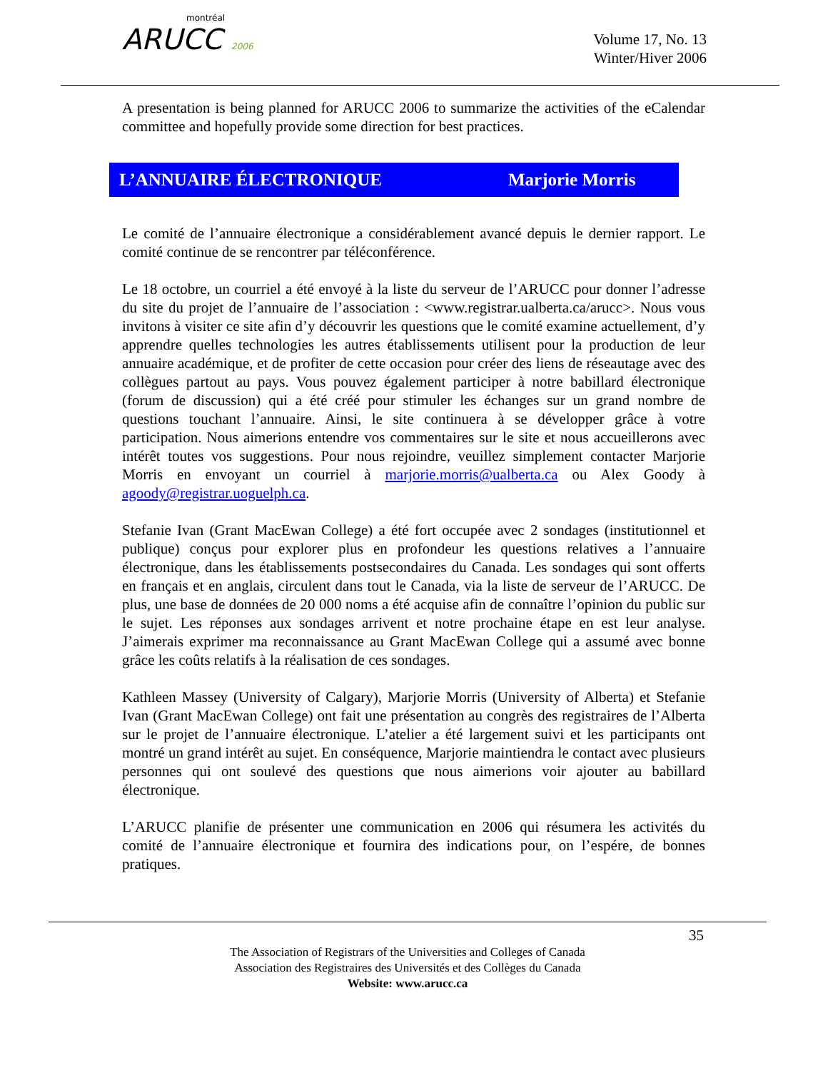montréal
ARUCC 2006
Volume 17, No. 13
Winter/Hiver 2006
A presentation is being planned for ARUCC 2006 to summarize the activities of the eCalendar committee and hopefully provide some direction for best practices.
L’ANNUAIRE ÉLECTRONIQUE Marjorie Morris
Le comité de l’annuaire électronique a considérablement avancé depuis le dernier rapport. Le comité continue de se rencontrer par téléconférence.
Le 18 octobre, un courriel a été envoyé à la liste du serveur de l’ARUCC pour donner l’adresse du site du projet de l’annuaire de l’association : <www.registrar.ualberta.ca/arucc>. Nous vous invitons à visiter ce site afin d’y découvrir les questions que le comité examine actuellement, d’y apprendre quelles technologies les autres établissements utilisent pour la production de leur annuaire académique, et de profiter de cette occasion pour créer des liens de réseautage avec des collègues partout au pays. Vous pouvez également participer à notre babillard électronique (forum de discussion) qui a été créé pour stimuler les échanges sur un grand nombre de questions touchant l’annuaire. Ainsi, le site continuera à se développer grâce à votre participation. Nous aimerions entendre vos commentaires sur le site et nous accueillerons avec intérêt toutes vos suggestions. Pour nous rejoindre, veuillez simplement contacter Marjorie Morris en envoyant un courriel à marjorie.morris@ualberta.ca ou Alex Goody à agoody@registrar.uoguelph.ca.
Stefanie Ivan (Grant MacEwan College) a été fort occupée avec 2 sondages (institutionnel et publique) conçus pour explorer plus en profondeur les questions relatives a l’annuaire électronique, dans les établissements postsecondaires du Canada. Les sondages qui sont offerts en français et en anglais, circulent dans tout le Canada, via la liste de serveur de l’ARUCC. De plus, une base de données de 20 000 noms a été acquise afin de connaître l’opinion du public sur le sujet. Les réponses aux sondages arrivent et notre prochaine étape en est leur analyse. J’aimerais exprimer ma reconnaissance au Grant MacEwan College qui a assumé avec bonne grâce les coûts relatifs à la réalisation de ces sondages.
Kathleen Massey (University of Calgary), Marjorie Morris (University of Alberta) et Stefanie Ivan (Grant MacEwan College) ont fait une présentation au congrès des registraires de l’Alberta sur le projet de l’annuaire électronique. L’atelier a été largement suivi et les participants ont montré un grand intérêt au sujet. En conséquence, Marjorie maintiendra le contact avec plusieurs personnes qui ont soulevé des questions que nous aimerions voir ajouter au babillard électronique.
L’ARUCC planifie de présenter une communication en 2006 qui résumera les activités du comité de l’annuaire électronique et fournira des indications pour, on l’espére, de bonnes pratiques.
35
The Association of Registrars of the Universities and Colleges of Canada
Association des Registraires des Universités et des Collèges du Canada
Website: www.arucc.ca